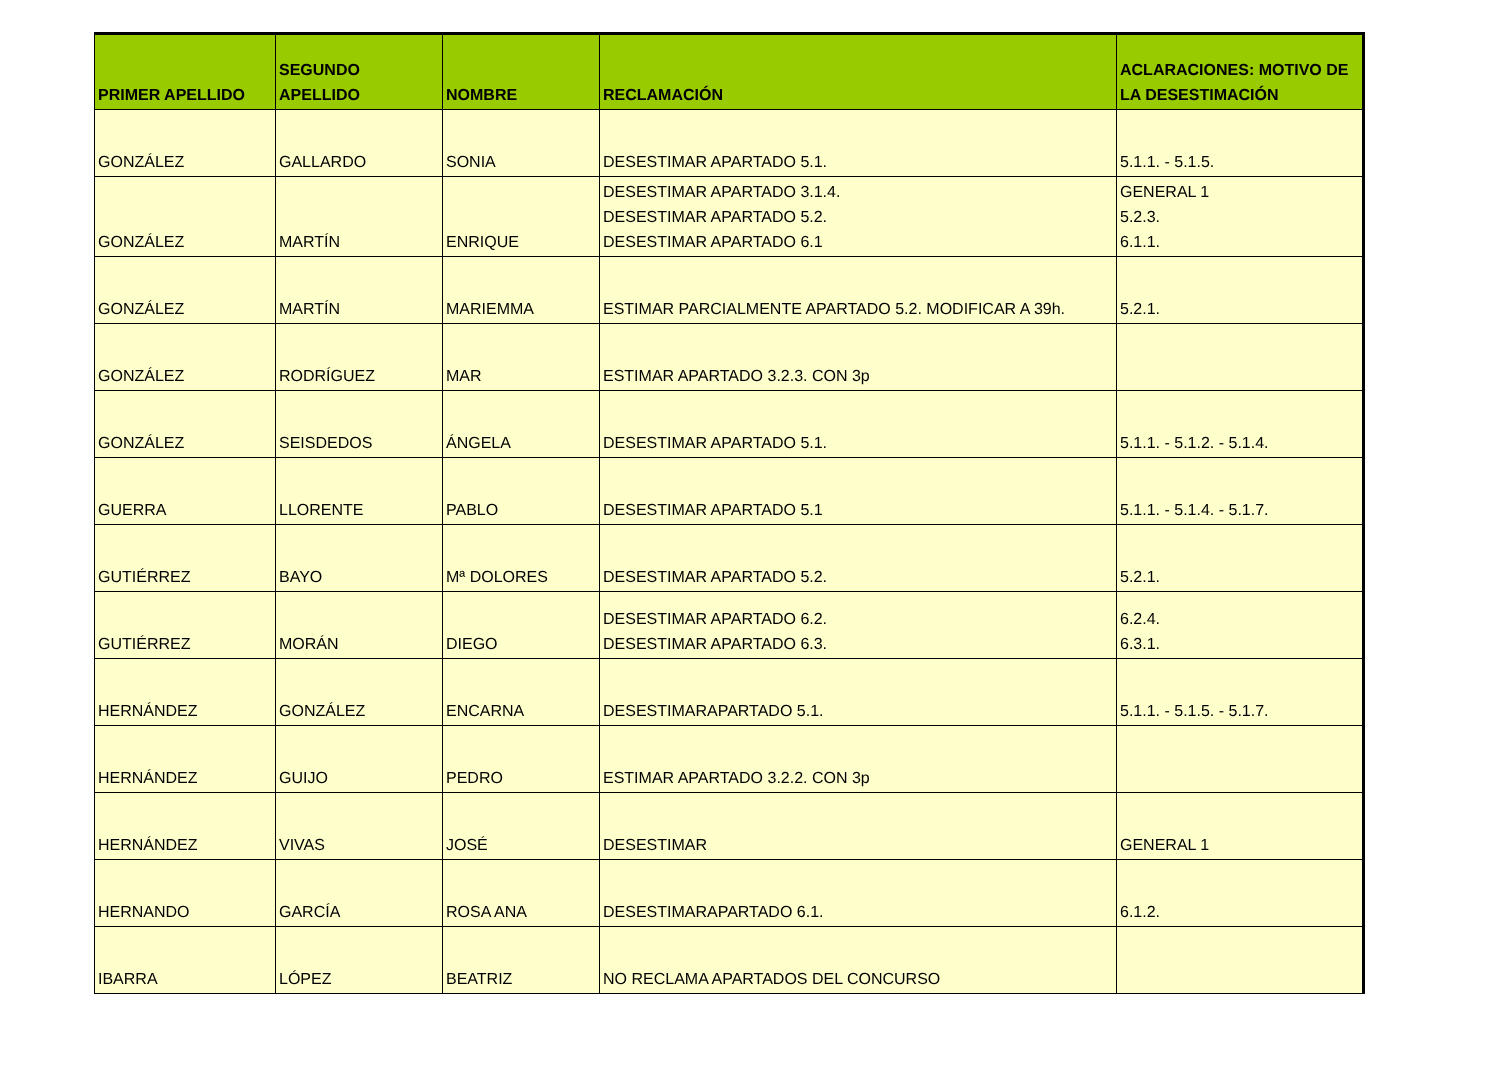| PRIMER APELLIDO | SEGUNDO APELLIDO | NOMBRE | RECLAMACIÓN | ACLARACIONES: MOTIVO DE LA DESESTIMACIÓN |
| --- | --- | --- | --- | --- |
| GONZÁLEZ | GALLARDO | SONIA | DESESTIMAR APARTADO 5.1. | 5.1.1. - 5.1.5. |
| GONZÁLEZ | MARTÍN | ENRIQUE | DESESTIMAR APARTADO 3.1.4. DESESTIMAR APARTADO 5.2. DESESTIMAR APARTADO 6.1 | GENERAL 1 5.2.3. 6.1.1. |
| GONZÁLEZ | MARTÍN | MARIEMMA | ESTIMAR PARCIALMENTE APARTADO 5.2. MODIFICAR A 39h. | 5.2.1. |
| GONZÁLEZ | RODRÍGUEZ | MAR | ESTIMAR APARTADO 3.2.3. CON 3p | |
| GONZÁLEZ | SEISDEDOS | ÁNGELA | DESESTIMAR APARTADO 5.1. | 5.1.1. - 5.1.2. - 5.1.4. |
| GUERRA | LLORENTE | PABLO | DESESTIMAR APARTADO 5.1 | 5.1.1. - 5.1.4. - 5.1.7. |
| GUTIÉRREZ | BAYO | Mª DOLORES | DESESTIMAR APARTADO 5.2. | 5.2.1. |
| GUTIÉRREZ | MORÁN | DIEGO | DESESTIMAR APARTADO 6.2. DESESTIMAR APARTADO 6.3. | 6.2.4. 6.3.1. |
| HERNÁNDEZ | GONZÁLEZ | ENCARNA | DESESTIMARAPARTADO 5.1. | 5.1.1. - 5.1.5. - 5.1.7. |
| HERNÁNDEZ | GUIJO | PEDRO | ESTIMAR APARTADO 3.2.2. CON 3p | |
| HERNÁNDEZ | VIVAS | JOSÉ | DESESTIMAR | GENERAL 1 |
| HERNANDO | GARCÍA | ROSA ANA | DESESTIMARAPARTADO 6.1. | 6.1.2. |
| IBARRA | LÓPEZ | BEATRIZ | NO RECLAMA APARTADOS DEL CONCURSO | |